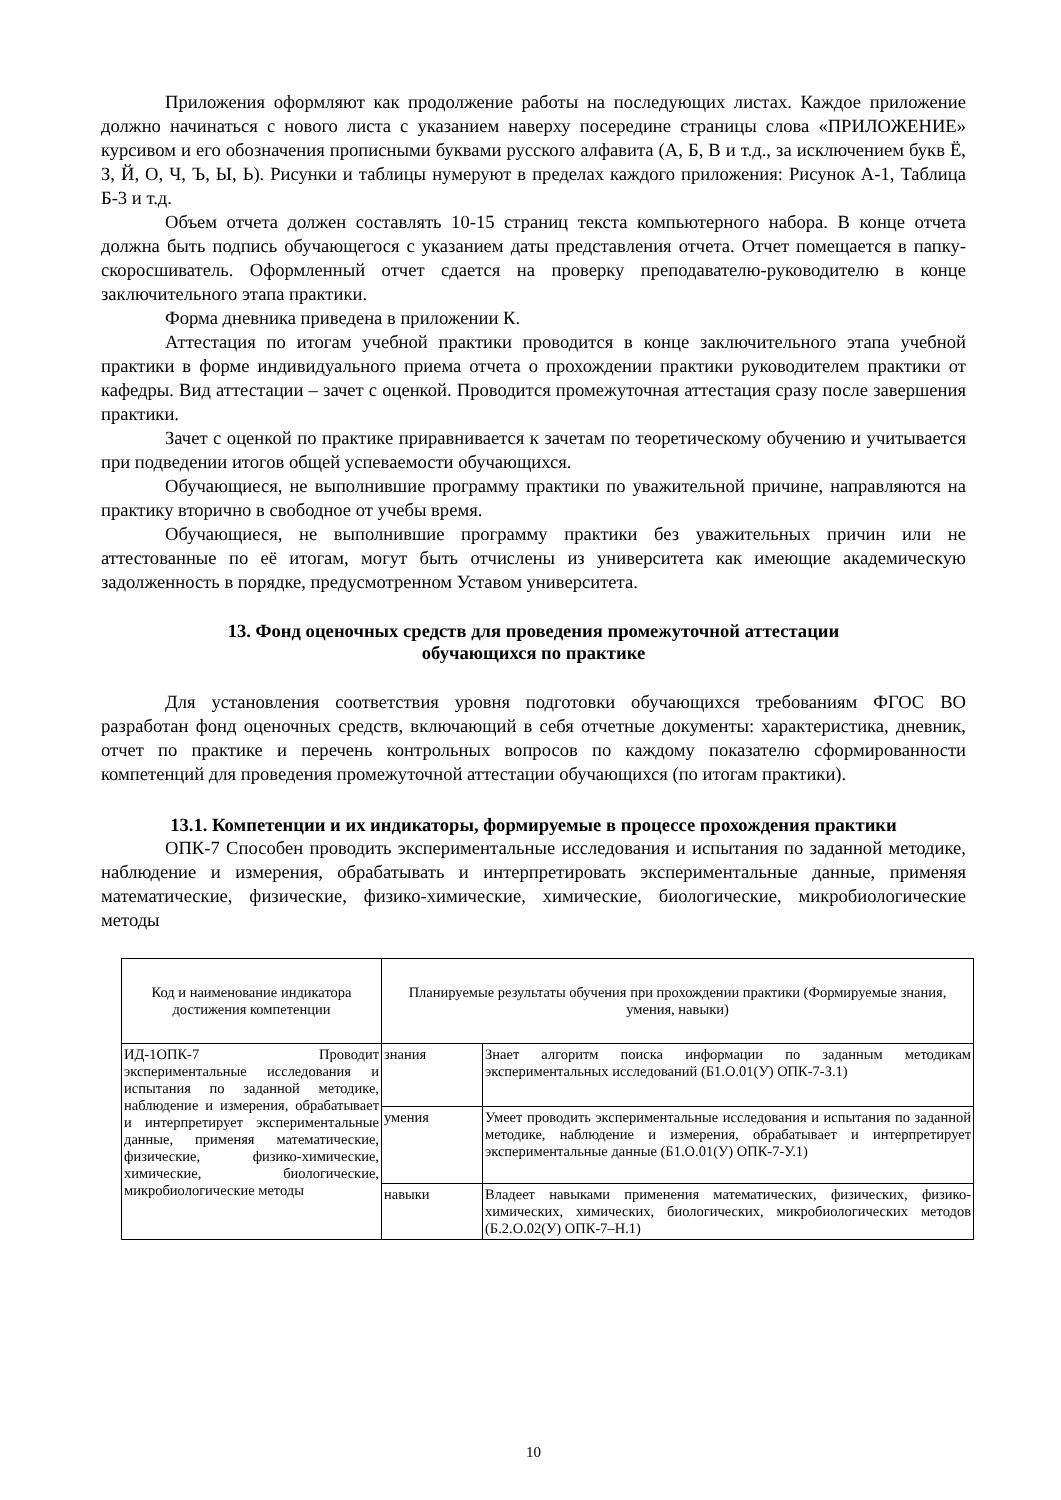Приложения оформляют как продолжение работы на последующих листах. Каждое приложение должно начинаться с нового листа с указанием наверху посередине страницы слова «ПРИЛОЖЕНИЕ» курсивом и его обозначения прописными буквами русского алфавита (А, Б, В и т.д., за исключением букв Ё, З, Й, О, Ч, Ъ, Ы, Ь). Рисунки и таблицы нумеруют в пределах каждого приложения: Рисунок А-1, Таблица Б-3 и т.д.
Объем отчета должен составлять 10-15 страниц текста компьютерного набора. В конце отчета должна быть подпись обучающегося с указанием даты представления отчета. Отчет помещается в папку-скоросшиватель. Оформленный отчет сдается на проверку преподавателю-руководителю в конце заключительного этапа практики.
Форма дневника приведена в приложении К.
Аттестация по итогам учебной практики проводится в конце заключительного этапа учебной практики в форме индивидуального приема отчета о прохождении практики руководителем практики от кафедры. Вид аттестации – зачет с оценкой. Проводится промежуточная аттестация сразу после завершения практики.
Зачет с оценкой по практике приравнивается к зачетам по теоретическому обучению и учитывается при подведении итогов общей успеваемости обучающихся.
Обучающиеся, не выполнившие программу практики по уважительной причине, направляются на практику вторично в свободное от учебы время.
Обучающиеся, не выполнившие программу практики без уважительных причин или не аттестованные по её итогам, могут быть отчислены из университета как имеющие академическую задолженность в порядке, предусмотренном Уставом университета.
13. Фонд оценочных средств для проведения промежуточной аттестации
обучающихся по практике
Для установления соответствия уровня подготовки обучающихся требованиям ФГОС ВО разработан фонд оценочных средств, включающий в себя отчетные документы: характеристика, дневник, отчет по практике и перечень контрольных вопросов по каждому показателю сформированности компетенций для проведения промежуточной аттестации обучающихся (по итогам практики).
13.1. Компетенции и их индикаторы, формируемые в процессе прохождения практики
ОПК-7 Способен проводить экспериментальные исследования и испытания по заданной методике, наблюдение и измерения, обрабатывать и интерпретировать экспериментальные данные, применяя математические, физические, физико-химические, химические, биологические, микробиологические методы
| Код и наименование индикатора достижения компетенции | Планируемые результаты обучения при прохождении практики (Формируемые знания, умения, навыки) | |
| ИД-1ОПК-7 Проводит экспериментальные исследования и испытания по заданной методике, наблюдение и измерения, обрабатывает и интерпретирует экспериментальные данные, применяя математические, физические, физико-химические, химические, биологические, микробиологические методы | знания | Знает алгоритм поиска информации по заданным методикам экспериментальных исследований (Б1.О.01(У) ОПК-7-З.1) |
| | умения | Умеет проводить экспериментальные исследования и испытания по заданной методике, наблюдение и измерения, обрабатывает и интерпретирует экспериментальные данные (Б1.О.01(У) ОПК-7-У.1) |
| | навыки | Владеет навыками применения математических, физических, физико-химических, химических, биологических, микробиологических методов (Б.2.О.02(У) ОПК-7–Н.1) |
10